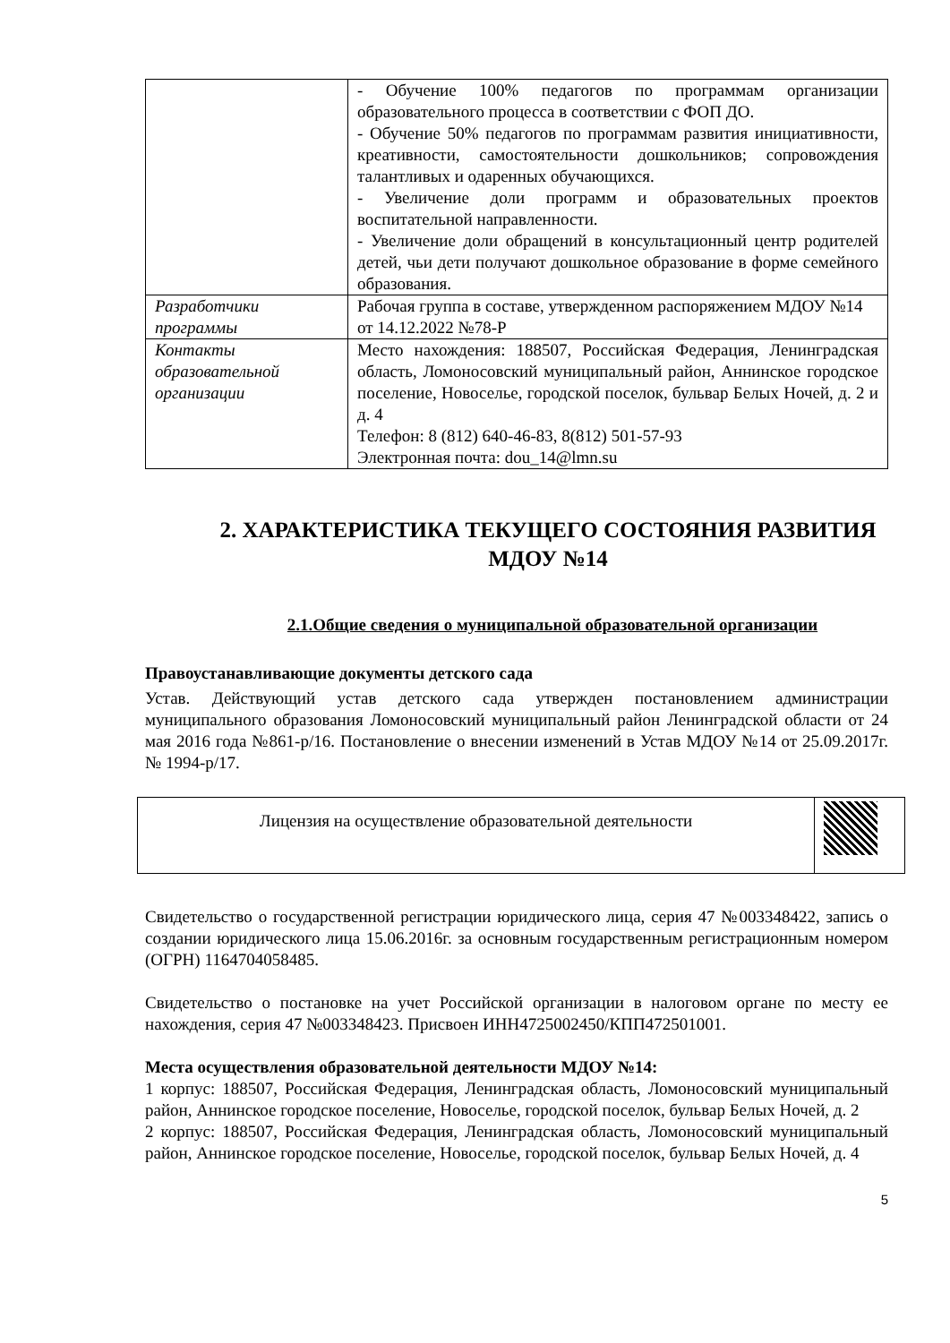| | - Обучение 100% педагогов по программам организации образовательного процесса в соответствии с ФОП ДО. - Обучение 50% педагогов по программам развития инициативности, креативности, самостоятельности дошкольников; сопровождения талантливых и одаренных обучающихся. - Увеличение доли программ и образовательных проектов воспитательной направленности. - Увеличение доли обращений в консультационный центр родителей детей, чьи дети получают дошкольное образование в форме семейного образования. |
| Разработчики программы | Рабочая группа в составе, утвержденном распоряжением МДОУ №14 от 14.12.2022 №78-Р |
| Контакты образовательной организации | Место нахождения: 188507, Российская Федерация, Ленинградская область, Ломоносовский муниципальный район, Аннинское городское поселение, Новоселье, городской поселок, бульвар Белых Ночей, д. 2 и д. 4 Телефон: 8 (812) 640-46-83, 8(812) 501-57-93 Электронная почта: dou_14@lmn.su |
2. ХАРАКТЕРИСТИКА ТЕКУЩЕГО СОСТОЯНИЯ РАЗВИТИЯ МДОУ №14
2.1.Общие сведения о муниципальной образовательной организации
Правоустанавливающие документы детского сада
Устав. Действующий устав детского сада утвержден постановлением администрации муниципального образования Ломоносовский муниципальный район Ленинградской области от 24 мая 2016 года №861-р/16. Постановление о внесении изменений в Устав МДОУ №14 от 25.09.2017г. № 1994-р/17.
| Лицензия на осуществление образовательной деятельности | |
Свидетельство о государственной регистрации юридического лица, серия 47 №003348422, запись о создании юридического лица 15.06.2016г. за основным государственным регистрационным номером (ОГРН) 1164704058485.
Свидетельство о постановке на учет Российской организации в налоговом органе по месту ее нахождения, серия 47 №003348423. Присвоен ИНН4725002450/КПП472501001.
Места осуществления образовательной деятельности МДОУ №14:
1 корпус: 188507, Российская Федерация, Ленинградская область, Ломоносовский муниципальный район, Аннинское городское поселение, Новоселье, городской поселок, бульвар Белых Ночей, д. 2
2 корпус: 188507, Российская Федерация, Ленинградская область, Ломоносовский муниципальный район, Аннинское городское поселение, Новоселье, городской поселок, бульвар Белых Ночей, д. 4
5